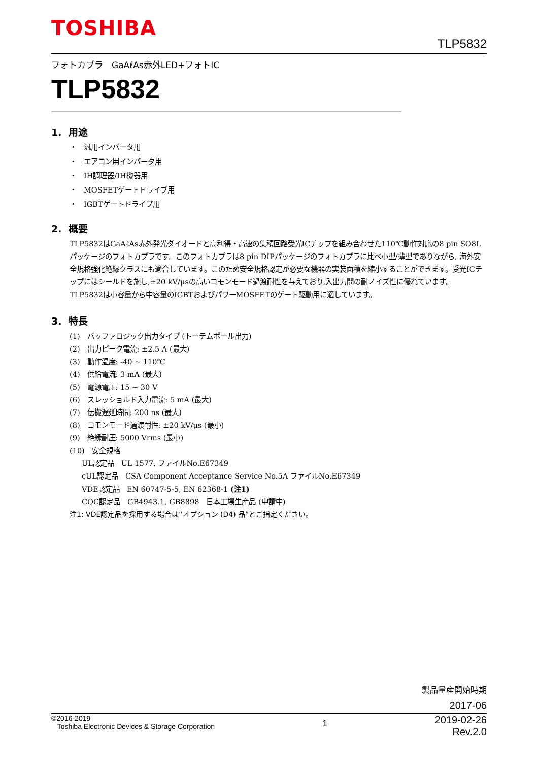TOSHIBA
TLP5832
フォトカプラ　GaAℓAs赤外LED+フォトIC
TLP5832
1. 用途
・　汎用インバータ用
・　エアコン用インバータ用
・　IH調理器/IH機器用
・　MOSFETゲートドライブ用
・　IGBTゲートドライブ用
2. 概要
TLP5832はGaAℓAs赤外発光ダイオードと高利得・高速の集積回路受光ICチップを組み合わせた110℃動作対応の8 pin SO8Lパッケージのフォトカプラです。このフォトカプラは8 pin DIPパッケージのフォトカプラに比べ小型/薄型でありながら, 海外安全規格強化絶縁クラスにも適合しています。このため安全規格認定が必要な機器の実装面積を縮小することができます。受光ICチップにはシールドを施し,±20 kV/μsの高いコモンモード過渡耐性を与えており,入出力間の耐ノイズ性に優れています。
TLP5832は小容量から中容量のIGBTおよびパワーMOSFETのゲート駆動用に適しています。
3. 特長
(1)　バッファロジック出力タイプ (トーテムポール出力)
(2)　出力ピーク電流: ±2.5 A (最大)
(3)　動作温度: -40 ~ 110℃
(4)　供給電流: 3 mA (最大)
(5)　電源電圧: 15 ~ 30 V
(6)　スレッショルド入力電流: 5 mA (最大)
(7)　伝搬遅延時間: 200 ns (最大)
(8)　コモンモード過渡耐性: ±20 kV/μs (最小)
(9)　絶縁耐圧: 5000 Vrms (最小)
(10)　安全規格
UL認定品　UL 1577, ファイルNo.E67349
cUL認定品　CSA Component Acceptance Service No.5A ファイルNo.E67349
VDE認定品　EN 60747-5-5, EN 62368-1 (注1)
CQC認定品　GB4943.1, GB8898　日本工場生産品 (申請中)
注1: VDE認定品を採用する場合は“オプション (D4) 品”とご指定ください。
製品量産開始時期
2017-06
©2016-2019
Toshiba Electronic Devices & Storage Corporation
1
2019-02-26
Rev.2.0